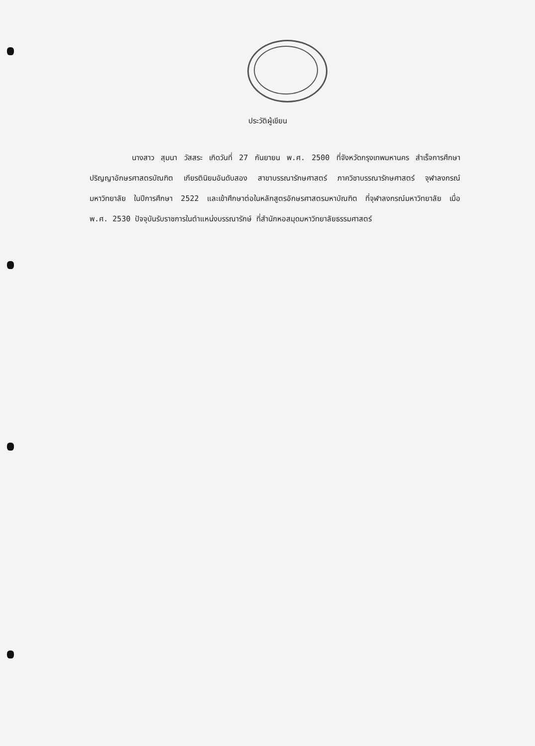ประวัติผู้เขียน
นางสาว สุมนา วัสสระ เกิดวันที่ 27 กันยายน พ.ศ. 2500 ที่จังหวัดกรุงเทพมหานคร สำเร็จการศึกษาปริญญาอักษรศาสตรบัณฑิต เกียรตินิยมอันดับสอง สาขาบรรณารักษศาสตร์ ภาควิชาบรรณารักษศาสตร์ จุฬาลงกรณ์มหาวิทยาลัย ในปีการศึกษา 2522 และเข้าศึกษาต่อในหลักสูตรอักษรศาสตรมหาบัณฑิต ที่จุฬาลงกรณ์มหาวิทยาลัย เมื่อ พ.ศ. 2530 ปัจจุบันรับราชการในตำแหน่งบรรณารักษ์ ที่สำนักหอสมุดมหาวิทยาลัยธรรมศาสตร์